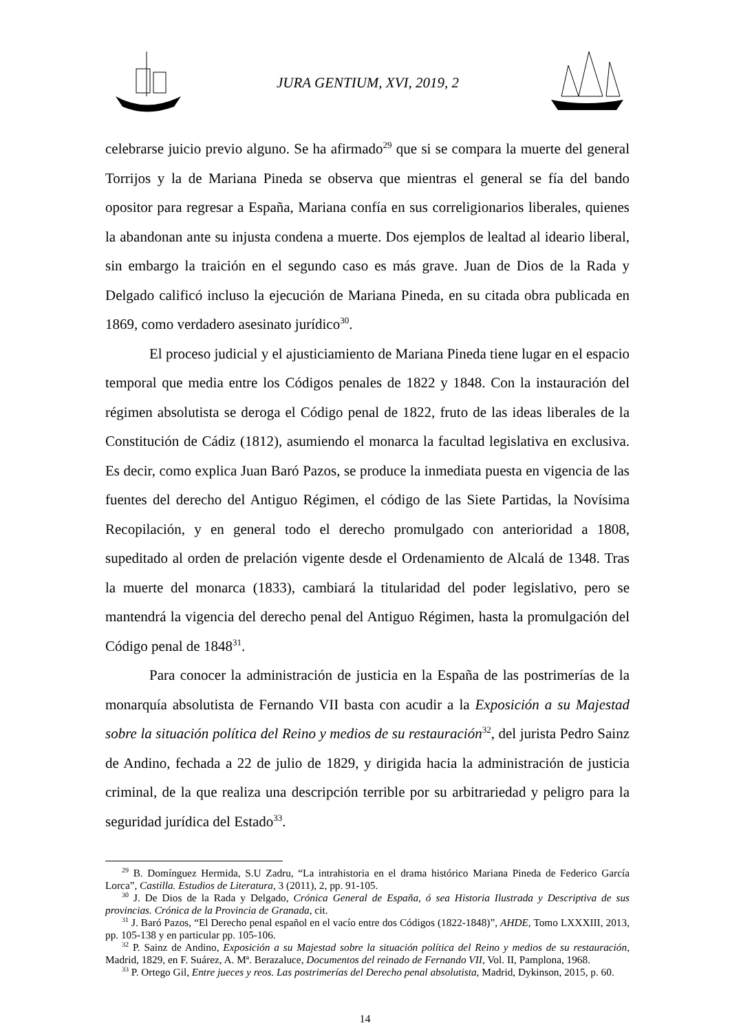JURA GENTIUM, XVI, 2019, 2
celebrarse juicio previo alguno. Se ha afirmado<sup>29</sup> que si se compara la muerte del general Torrijos y la de Mariana Pineda se observa que mientras el general se fía del bando opositor para regresar a España, Mariana confía en sus correligionarios liberales, quienes la abandonan ante su injusta condena a muerte. Dos ejemplos de lealtad al ideario liberal, sin embargo la traición en el segundo caso es más grave. Juan de Dios de la Rada y Delgado calificó incluso la ejecución de Mariana Pineda, en su citada obra publicada en 1869, como verdadero asesinato jurídico<sup>30</sup>.
El proceso judicial y el ajusticiamiento de Mariana Pineda tiene lugar en el espacio temporal que media entre los Códigos penales de 1822 y 1848. Con la instauración del régimen absolutista se deroga el Código penal de 1822, fruto de las ideas liberales de la Constitución de Cádiz (1812), asumiendo el monarca la facultad legislativa en exclusiva. Es decir, como explica Juan Baró Pazos, se produce la inmediata puesta en vigencia de las fuentes del derecho del Antiguo Régimen, el código de las Siete Partidas, la Novísima Recopilación, y en general todo el derecho promulgado con anterioridad a 1808, supeditado al orden de prelación vigente desde el Ordenamiento de Alcalá de 1348. Tras la muerte del monarca (1833), cambiará la titularidad del poder legislativo, pero se mantendrá la vigencia del derecho penal del Antiguo Régimen, hasta la promulgación del Código penal de 1848<sup>31</sup>.
Para conocer la administración de justicia en la España de las postrimerías de la monarquía absolutista de Fernando VII basta con acudir a la Exposición a su Majestad sobre la situación política del Reino y medios de su restauración<sup>32</sup>, del jurista Pedro Sainz de Andino, fechada a 22 de julio de 1829, y dirigida hacia la administración de justicia criminal, de la que realiza una descripción terrible por su arbitrariedad y peligro para la seguridad jurídica del Estado<sup>33</sup>.
<sup>29</sup> B. Domínguez Hermida, S.U Zadru, “La intrahistoria en el drama histórico Mariana Pineda de Federico García Lorca”, Castilla. Estudios de Literatura, 3 (2011), 2, pp. 91-105.
<sup>30</sup> J. De Dios de la Rada y Delgado, Crónica General de España, ó sea Historia Ilustrada y Descriptiva de sus provincias. Crónica de la Provincia de Granada, cit.
<sup>31</sup> J. Baró Pazos, “El Derecho penal español en el vacío entre dos Códigos (1822-1848)”, AHDE, Tomo LXXXIII, 2013, pp. 105-138 y en particular pp. 105-106.
<sup>32</sup> P. Sainz de Andino, Exposición a su Majestad sobre la situación política del Reino y medios de su restauración, Madrid, 1829, en F. Suárez, A. Mª. Berazaluce, Documentos del reinado de Fernando VII, Vol. II, Pamplona, 1968.
<sup>33</sup> P. Ortego Gil, Entre jueces y reos. Las postrimerías del Derecho penal absolutista, Madrid, Dykinson, 2015, p. 60.
14